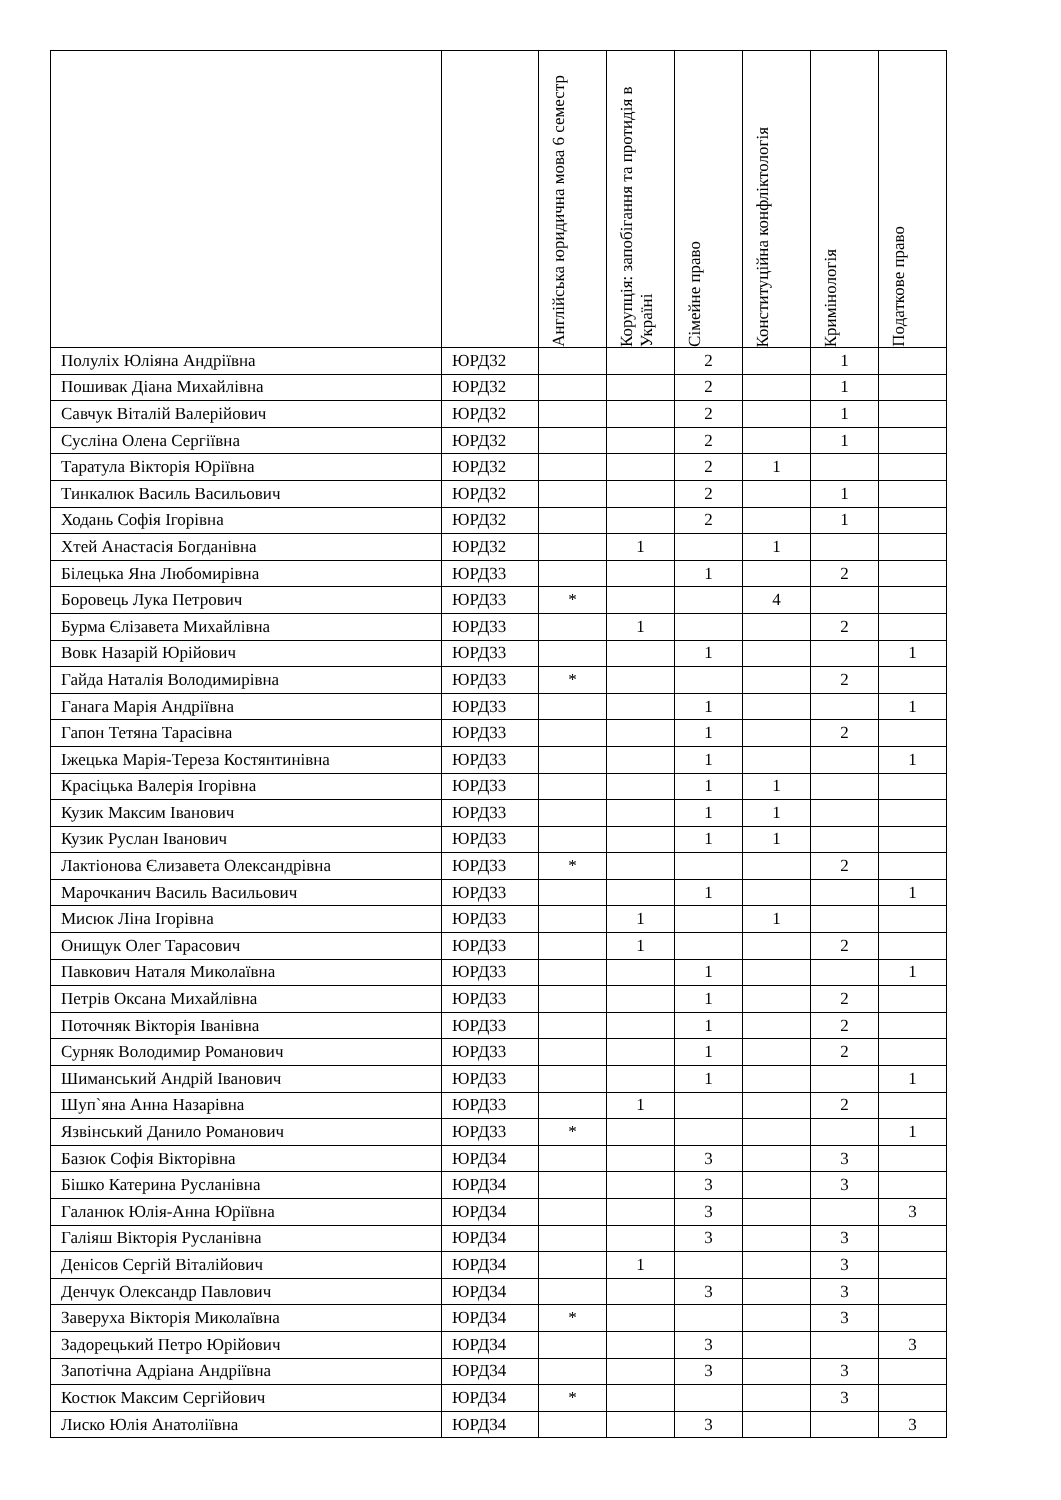| | | Англійська юридична мова 6 семестр | Корупція: запобігання та протидія в Україні | Сімейне право | Конституційна конфліктологія | Кримінологія | Податкове право |
| --- | --- | --- | --- | --- | --- | --- | --- |
| Полуліх Юліяна Андріївна | ЮРД32 | | | 2 | | 1 | |
| Пошивак Діана Михайлівна | ЮРД32 | | | 2 | | 1 | |
| Савчук Віталій Валерійович | ЮРД32 | | | 2 | | 1 | |
| Сусліна Олена Сергіївна | ЮРД32 | | | 2 | | 1 | |
| Таратула Вікторія Юріївна | ЮРД32 | | | 2 | 1 | | |
| Тинкалюк Василь Васильович | ЮРД32 | | | 2 | | 1 | |
| Ходань Софія Ігорівна | ЮРД32 | | | 2 | | 1 | |
| Хтей Анастасія Богданівна | ЮРД32 | | 1 | | 1 | | |
| Білецька Яна Любомирівна | ЮРД33 | | | 1 | | 2 | |
| Боровець Лука Петрович | ЮРД33 | * | | | 4 | | |
| Бурма Єлізавета Михайлівна | ЮРД33 | | 1 | | | 2 | |
| Вовк Назарій Юрійович | ЮРД33 | | | 1 | | | 1 |
| Гайда Наталія Володимирівна | ЮРД33 | * | | | | 2 | |
| Ганага Марія Андріївна | ЮРД33 | | | 1 | | | 1 |
| Гапон Тетяна Тарасівна | ЮРД33 | | | 1 | | 2 | |
| Іжецька Марія-Тереза Костянтинівна | ЮРД33 | | | 1 | | | 1 |
| Красіцька Валерія Ігорівна | ЮРД33 | | | 1 | 1 | | |
| Кузик Максим Іванович | ЮРД33 | | | 1 | 1 | | |
| Кузик Руслан Іванович | ЮРД33 | | | 1 | 1 | | |
| Лактіонова Єлизавета Олександрівна | ЮРД33 | * | | | | 2 | |
| Марочканич Василь Васильович | ЮРД33 | | | 1 | | | 1 |
| Мисюк Ліна Ігорівна | ЮРД33 | | 1 | | 1 | | |
| Онищук Олег Тарасович | ЮРД33 | | 1 | | | 2 | |
| Павкович Наталя Миколаївна | ЮРД33 | | | 1 | | | 1 |
| Петрів Оксана Михайлівна | ЮРД33 | | | 1 | | 2 | |
| Поточняк Вікторія Іванівна | ЮРД33 | | | 1 | | 2 | |
| Сурняк Володимир Романович | ЮРД33 | | | 1 | | 2 | |
| Шиманський Андрій Іванович | ЮРД33 | | | 1 | | | 1 |
| Шуп`яна Анна Назарівна | ЮРД33 | | 1 | | | 2 | |
| Язвінський Данило Романович | ЮРД33 | * | | | | | 1 |
| Базюк Софія Вікторівна | ЮРД34 | | | 3 | | 3 | |
| Бішко Катерина Русланівна | ЮРД34 | | | 3 | | 3 | |
| Галанюк Юлія-Анна Юріївна | ЮРД34 | | | 3 | | | 3 |
| Галіяш Вікторія Русланівна | ЮРД34 | | | 3 | | 3 | |
| Денісов Сергій Віталійович | ЮРД34 | | 1 | | | 3 | |
| Денчук Олександр Павлович | ЮРД34 | | | 3 | | 3 | |
| Заверуха Вікторія Миколаївна | ЮРД34 | * | | | | 3 | |
| Задорецький Петро Юрійович | ЮРД34 | | | 3 | | | 3 |
| Запотічна Адріана Андріївна | ЮРД34 | | | 3 | | 3 | |
| Костюк Максим Сергійович | ЮРД34 | * | | | | 3 | |
| Лиско Юлія Анатоліївна | ЮРД34 | | | 3 | | | 3 |